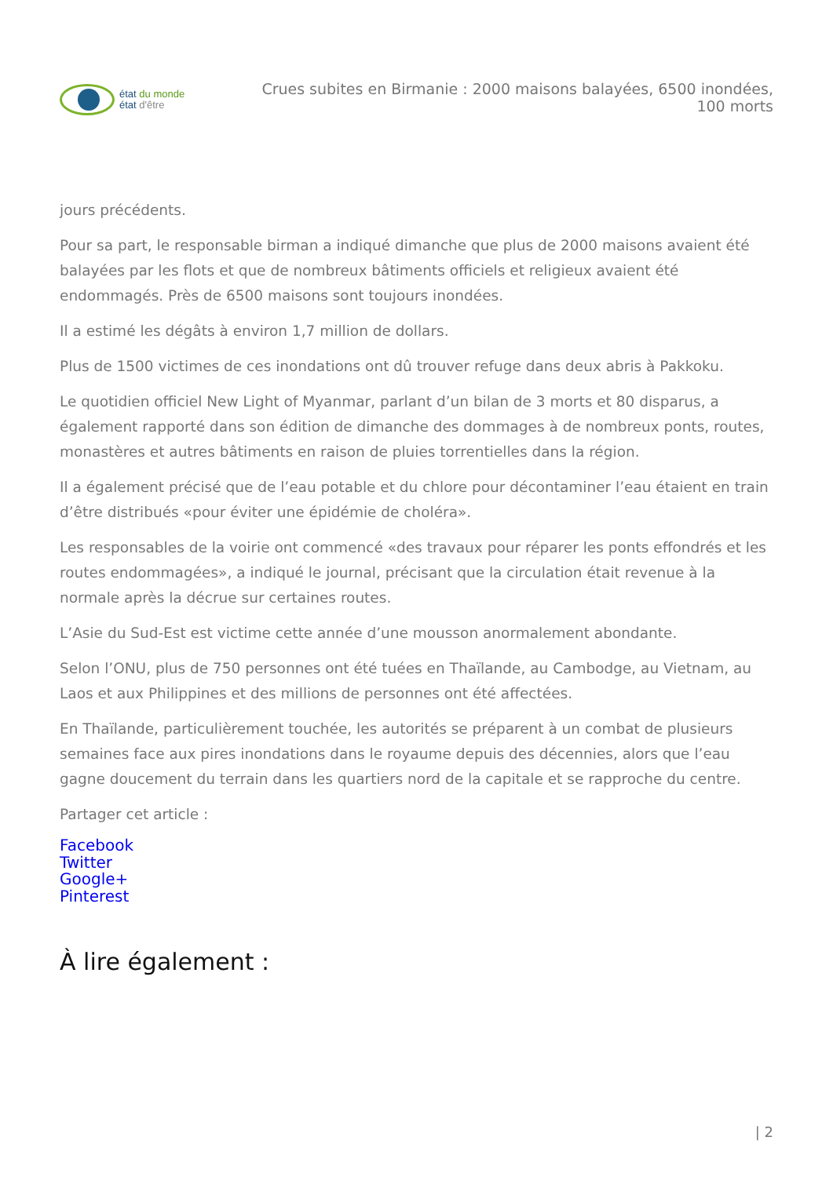état du monde
état d'être
Crues subites en Birmanie : 2000 maisons balayées, 6500 inondées, 100 morts
jours précédents.
Pour sa part, le responsable birman a indiqué dimanche que plus de 2000 maisons avaient été balayées par les flots et que de nombreux bâtiments officiels et religieux avaient été endommagés. Près de 6500 maisons sont toujours inondées.
Il a estimé les dégâts à environ 1,7 million de dollars.
Plus de 1500 victimes de ces inondations ont dû trouver refuge dans deux abris à Pakkoku.
Le quotidien officiel New Light of Myanmar, parlant d’un bilan de 3 morts et 80 disparus, a également rapporté dans son édition de dimanche des dommages à de nombreux ponts, routes, monastères et autres bâtiments en raison de pluies torrentielles dans la région.
Il a également précisé que de l’eau potable et du chlore pour décontaminer l’eau étaient en train d’être distribués «pour éviter une épidémie de choléra».
Les responsables de la voirie ont commencé «des travaux pour réparer les ponts effondrés et les routes endommagées», a indiqué le journal, précisant que la circulation était revenue à la normale après la décrue sur certaines routes.
L’Asie du Sud-Est est victime cette année d’une mousson anormalement abondante.
Selon l’ONU, plus de 750 personnes ont été tuées en Thaïlande, au Cambodge, au Vietnam, au Laos et aux Philippines et des millions de personnes ont été affectées.
En Thaïlande, particulièrement touchée, les autorités se préparent à un combat de plusieurs semaines face aux pires inondations dans le royaume depuis des décennies, alors que l’eau gagne doucement du terrain dans les quartiers nord de la capitale et se rapproche du centre.
Partager cet article :
Facebook
Twitter
Google+
Pinterest
À lire également :
| 2